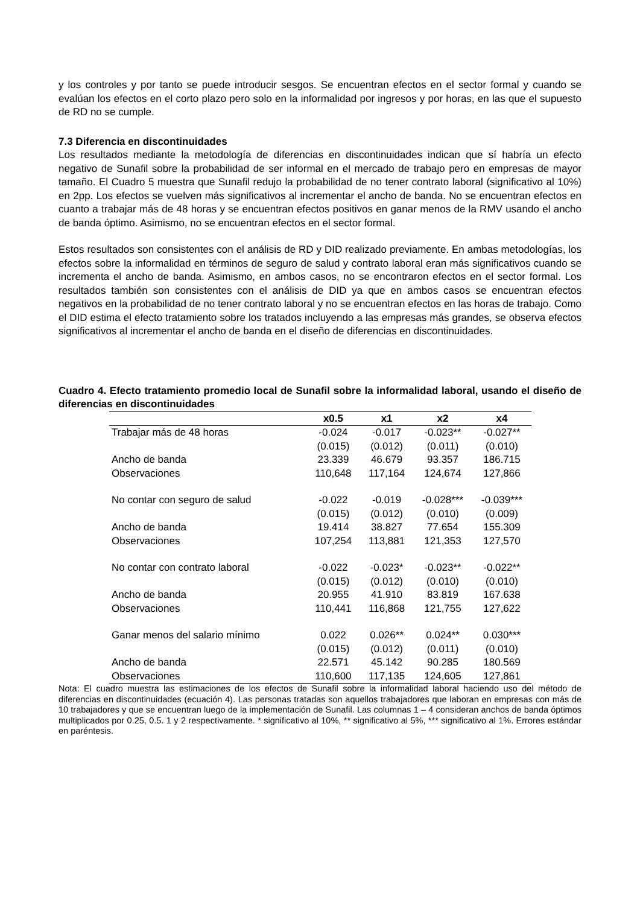y los controles y por tanto se puede introducir sesgos. Se encuentran efectos en el sector formal y cuando se evalúan los efectos en el corto plazo pero solo en la informalidad por ingresos y por horas, en las que el supuesto de RD no se cumple.
7.3 Diferencia en discontinuidades
Los resultados mediante la metodología de diferencias en discontinuidades indican que sí habría un efecto negativo de Sunafil sobre la probabilidad de ser informal en el mercado de trabajo pero en empresas de mayor tamaño. El Cuadro 5 muestra que Sunafil redujo la probabilidad de no tener contrato laboral (significativo al 10%) en 2pp. Los efectos se vuelven más significativos al incrementar el ancho de banda. No se encuentran efectos en cuanto a trabajar más de 48 horas y se encuentran efectos positivos en ganar menos de la RMV usando el ancho de banda óptimo. Asimismo, no se encuentran efectos en el sector formal.
Estos resultados son consistentes con el análisis de RD y DID realizado previamente. En ambas metodologías, los efectos sobre la informalidad en términos de seguro de salud y contrato laboral eran más significativos cuando se incrementa el ancho de banda. Asimismo, en ambos casos, no se encontraron efectos en el sector formal. Los resultados también son consistentes con el análisis de DID ya que en ambos casos se encuentran efectos negativos en la probabilidad de no tener contrato laboral y no se encuentran efectos en las horas de trabajo. Como el DID estima el efecto tratamiento sobre los tratados incluyendo a las empresas más grandes, se observa efectos significativos al incrementar el ancho de banda en el diseño de diferencias en discontinuidades.
Cuadro 4. Efecto tratamiento promedio local de Sunafil sobre la informalidad laboral, usando el diseño de diferencias en discontinuidades
| | x0.5 | x1 | x2 | x4 |
| --- | --- | --- | --- | --- |
| Trabajar más de 48 horas | -0.024 | -0.017 | -0.023** | -0.027** |
| | (0.015) | (0.012) | (0.011) | (0.010) |
| Ancho de banda | 23.339 | 46.679 | 93.357 | 186.715 |
| Observaciones | 110,648 | 117,164 | 124,674 | 127,866 |
| No contar con seguro de salud | -0.022 | -0.019 | -0.028*** | -0.039*** |
| | (0.015) | (0.012) | (0.010) | (0.009) |
| Ancho de banda | 19.414 | 38.827 | 77.654 | 155.309 |
| Observaciones | 107,254 | 113,881 | 121,353 | 127,570 |
| No contar con contrato laboral | -0.022 | -0.023* | -0.023** | -0.022** |
| | (0.015) | (0.012) | (0.010) | (0.010) |
| Ancho de banda | 20.955 | 41.910 | 83.819 | 167.638 |
| Observaciones | 110,441 | 116,868 | 121,755 | 127,622 |
| Ganar menos del salario mínimo | 0.022 | 0.026** | 0.024** | 0.030*** |
| | (0.015) | (0.012) | (0.011) | (0.010) |
| Ancho de banda | 22.571 | 45.142 | 90.285 | 180.569 |
| Observaciones | 110,600 | 117,135 | 124,605 | 127,861 |
Nota: El cuadro muestra las estimaciones de los efectos de Sunafil sobre la informalidad laboral haciendo uso del método de diferencias en discontinuidades (ecuación 4). Las personas tratadas son aquellos trabajadores que laboran en empresas con más de 10 trabajadores y que se encuentran luego de la implementación de Sunafil. Las columnas 1 – 4 consideran anchos de banda óptimos multiplicados por 0.25, 0.5. 1 y 2 respectivamente. * significativo al 10%, ** significativo al 5%, *** significativo al 1%. Errores estándar en paréntesis.